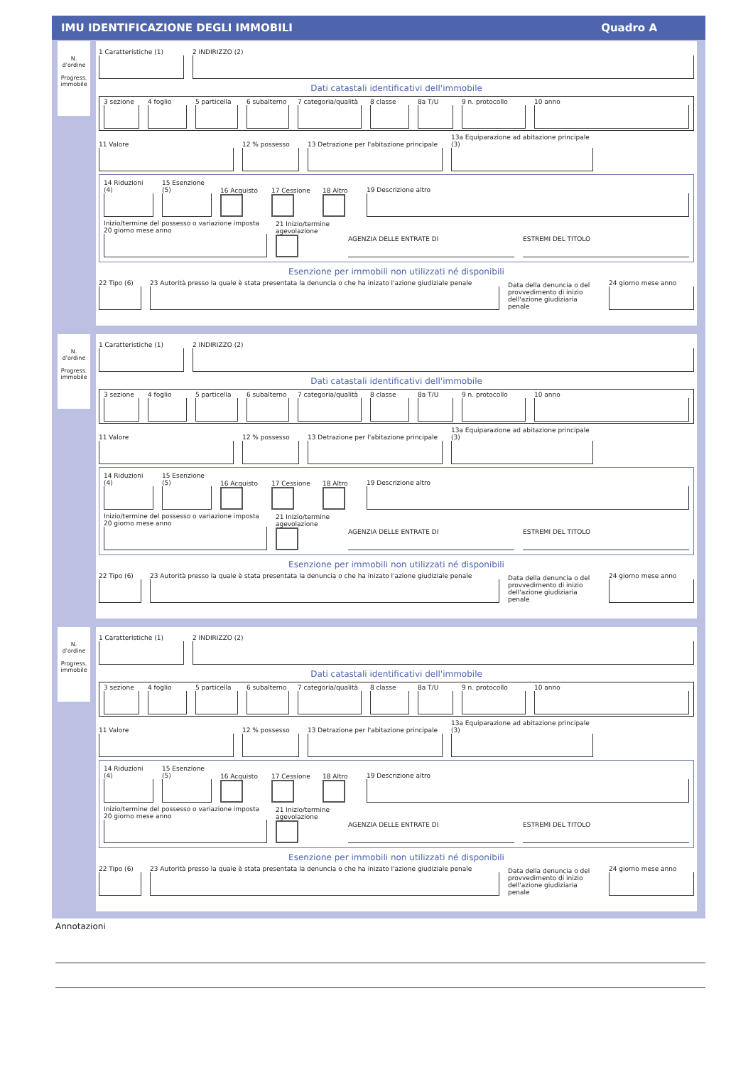IMU IDENTIFICAZIONE DEGLI IMMOBILI Quadro A
N.
d'ordine
Progress.
immobile
1 Caratteristiche (1)
2 INDIRIZZO (2)
Dati catastali identificativi dell'immobile
3 sezione
4 foglio
5 particella
6 subalterno
7 categoria/qualità
8 classe
8a T/U
9 n. protocollo
10 anno
11 Valore
12 % possesso
13 Detrazione per l'abitazione principale
13a Equiparazione ad abitazione principale (3)
14 Riduzioni (4)
15 Esenzione (5)
16 Acquisto
17 Cessione
18 Altro
19 Descrizione altro
Inizio/termine del possesso o variazione imposta
20 giorno mese anno
21 Inizio/termine agevolazione
AGENZIA DELLE ENTRATE DI
ESTREMI DEL TITOLO
Esenzione per immobili non utilizzati né disponibili
22 Tipo (6)
23 Autorità presso la quale è stata presentata la denuncia o che ha inizato l'azione giudiziale penale
Data della denuncia o del provvedimento di inizio dell'azione giudiziaria penale
24 giorno mese anno
N.
d'ordine
Progress.
immobile
1 Caratteristiche (1)
2 INDIRIZZO (2)
Dati catastali identificativi dell'immobile
3 sezione
4 foglio
5 particella
6 subalterno
7 categoria/qualità
8 classe
8a T/U
9 n. protocollo
10 anno
11 Valore
12 % possesso
13 Detrazione per l'abitazione principale
13a Equiparazione ad abitazione principale (3)
14 Riduzioni (4)
15 Esenzione (5)
16 Acquisto
17 Cessione
18 Altro
19 Descrizione altro
Inizio/termine del possesso o variazione imposta
20 giorno mese anno
21 Inizio/termine agevolazione
AGENZIA DELLE ENTRATE DI
ESTREMI DEL TITOLO
Esenzione per immobili non utilizzati né disponibili
22 Tipo (6)
23 Autorità presso la quale è stata presentata la denuncia o che ha inizato l'azione giudiziale penale
Data della denuncia o del provvedimento di inizio dell'azione giudiziaria penale
24 giorno mese anno
N.
d'ordine
Progress.
immobile
1 Caratteristiche (1)
2 INDIRIZZO (2)
Dati catastali identificativi dell'immobile
3 sezione
4 foglio
5 particella
6 subalterno
7 categoria/qualità
8 classe
8a T/U
9 n. protocollo
10 anno
11 Valore
12 % possesso
13 Detrazione per l'abitazione principale
13a Equiparazione ad abitazione principale (3)
14 Riduzioni (4)
15 Esenzione (5)
16 Acquisto
17 Cessione
18 Altro
19 Descrizione altro
Inizio/termine del possesso o variazione imposta
20 giorno mese anno
21 Inizio/termine agevolazione
AGENZIA DELLE ENTRATE DI
ESTREMI DEL TITOLO
Esenzione per immobili non utilizzati né disponibili
22 Tipo (6)
23 Autorità presso la quale è stata presentata la denuncia o che ha inizato l'azione giudiziale penale
Data della denuncia o del provvedimento di inizio dell'azione giudiziaria penale
24 giorno mese anno
Annotazioni